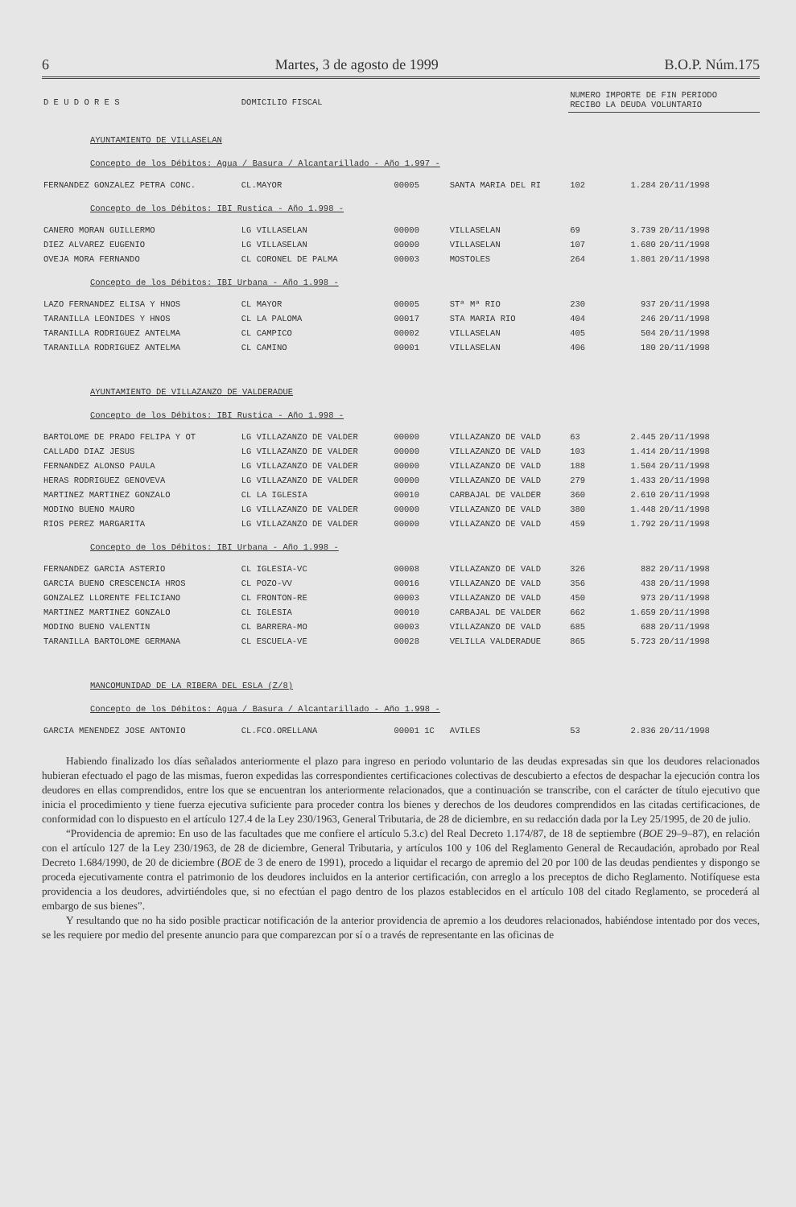6 Martes, 3 de agosto de 1999 B.O.P. Núm.175
| D E U D O R E S | DOMICILIO FISCAL | | | NUMERO IMPORTE DE FIN PERIODO RECIBO LA DEUDA VOLUNTARIO | | |
| --- | --- | --- | --- | --- | --- | --- |
| AYUNTAMIENTO DE VILLASELAN | | | | | | |
| Concepto de los Débitos: Agua / Basura / Alcantarillado - Año 1.997 - | | | | | | |
| FERNANDEZ GONZALEZ PETRA CONC. | CL.MAYOR | 00005 | SANTA MARIA DEL RI | 102 | 1.284 | 20/11/1998 |
| Concepto de los Débitos: IBI Rustica - Año 1.998 - | | | | | | |
| CANERO MORAN GUILLERMO | LG VILLASELAN | 00000 | VILLASELAN | 69 | 3.739 | 20/11/1998 |
| DIEZ ALVAREZ EUGENIO | LG VILLASELAN | 00000 | VILLASELAN | 107 | 1.680 | 20/11/1998 |
| OVEJA MORA FERNANDO | CL CORONEL DE PALMA | 00003 | MOSTOLES | 264 | 1.801 | 20/11/1998 |
| Concepto de los Débitos: IBI Urbana - Año 1.998 - | | | | | | |
| LAZO FERNANDEZ ELISA Y HNOS | CL MAYOR | 00005 | STª Mª RIO | 230 | 937 | 20/11/1998 |
| TARANILLA LEONIDES Y HNOS | CL LA PALOMA | 00017 | STA MARIA RIO | 404 | 246 | 20/11/1998 |
| TARANILLA RODRIGUEZ ANTELMA | CL CAMPICO | 00002 | VILLASELAN | 405 | 504 | 20/11/1998 |
| TARANILLA RODRIGUEZ ANTELMA | CL CAMINO | 00001 | VILLASELAN | 406 | 180 | 20/11/1998 |
| AYUNTAMIENTO DE VILLAZANZO DE VALDERADUE | | | | | | |
| Concepto de los Débitos: IBI Rustica - Año 1.998 - | | | | | | |
| BARTOLOME DE PRADO FELIPA Y OT | LG VILLAZANZO DE VALDER | 00000 | VILLAZANZO DE VALD | 63 | 2.445 | 20/11/1998 |
| CALLADO DIAZ JESUS | LG VILLAZANZO DE VALDER | 00000 | VILLAZANZO DE VALD | 103 | 1.414 | 20/11/1998 |
| FERNANDEZ ALONSO PAULA | LG VILLAZANZO DE VALDER | 00000 | VILLAZANZO DE VALD | 188 | 1.504 | 20/11/1998 |
| HERAS RODRIGUEZ GENOVEVA | LG VILLAZANZO DE VALDER | 00000 | VILLAZANZO DE VALD | 279 | 1.433 | 20/11/1998 |
| MARTINEZ MARTINEZ GONZALO | CL LA IGLESIA | 00010 | CARBAJAL DE VALDER | 360 | 2.610 | 20/11/1998 |
| MODINO BUENO MAURO | LG VILLAZANZO DE VALDER | 00000 | VILLAZANZO DE VALD | 380 | 1.448 | 20/11/1998 |
| RIOS PEREZ MARGARITA | LG VILLAZANZO DE VALDER | 00000 | VILLAZANZO DE VALD | 459 | 1.792 | 20/11/1998 |
| Concepto de los Débitos: IBI Urbana - Año 1.998 - | | | | | | |
| FERNANDEZ GARCIA ASTERIO | CL IGLESIA-VC | 00008 | VILLAZANZO DE VALD | 326 | 882 | 20/11/1998 |
| GARCIA BUENO CRESCENCIA HROS | CL POZO-VV | 00016 | VILLAZANZO DE VALD | 356 | 438 | 20/11/1998 |
| GONZALEZ LLORENTE FELICIANO | CL FRONTON-RE | 00003 | VILLAZANZO DE VALD | 450 | 973 | 20/11/1998 |
| MARTINEZ MARTINEZ GONZALO | CL IGLESIA | 00010 | CARBAJAL DE VALDER | 662 | 1.659 | 20/11/1998 |
| MODINO BUENO VALENTIN | CL BARRERA-MO | 00003 | VILLAZANZO DE VALD | 685 | 688 | 20/11/1998 |
| TARANILLA BARTOLOME GERMANA | CL ESCUELA-VE | 00028 | VELILLA VALDERADUE | 865 | 5.723 | 20/11/1998 |
| MANCOMUNIDAD DE LA RIBERA DEL ESLA (Z/8) | | | | | | |
| Concepto de los Débitos: Agua / Basura / Alcantarillado - Año 1.998 - | | | | | | |
| GARCIA MENENDEZ JOSE ANTONIO | CL.FCO.ORELLANA | 00001 1C | AVILES | 53 | 2.836 | 20/11/1998 |
Habiendo finalizado los días señalados anteriormente el plazo para ingreso en periodo voluntario de las deudas expresadas sin que los deudores relacionados hubieran efectuado el pago de las mismas, fueron expedidas las correspondientes certificaciones colectivas de descubierto a efectos de despachar la ejecución contra los deudores en ellas comprendidos, entre los que se encuentran los anteriormente relacionados, que a continuación se transcribe, con el carácter de título ejecutivo que inicia el procedimiento y tiene fuerza ejecutiva suficiente para proceder contra los bienes y derechos de los deudores comprendidos en las citadas certificaciones, de conformidad con lo dispuesto en el artículo 127.4 de la Ley 230/1963, General Tributaria, de 28 de diciembre, en su redacción dada por la Ley 25/1995, de 20 de julio.
“Providencia de apremio: En uso de las facultades que me confiere el artículo 5.3.c) del Real Decreto 1.174/87, de 18 de septiembre (BOE 29–9–87), en relación con el artículo 127 de la Ley 230/1963, de 28 de diciembre, General Tributaria, y artículos 100 y 106 del Reglamento General de Recaudación, aprobado por Real Decreto 1.684/1990, de 20 de diciembre (BOE de 3 de enero de 1991), procedo a liquidar el recargo de apremio del 20 por 100 de las deudas pendientes y dispongo se proceda ejecutivamente contra el patrimonio de los deudores incluidos en la anterior certificación, con arreglo a los preceptos de dicho Reglamento. Notifíquese esta providencia a los deudores, advirtiéndoles que, si no efectúan el pago dentro de los plazos establecidos en el artículo 108 del citado Reglamento, se procederá al embargo de sus bienes”.
Y resultando que no ha sido posible practicar notificación de la anterior providencia de apremio a los deudores relacionados, habiéndose intentado por dos veces, se les requiere por medio del presente anuncio para que comparezcan por sí o a través de representante en las oficinas de